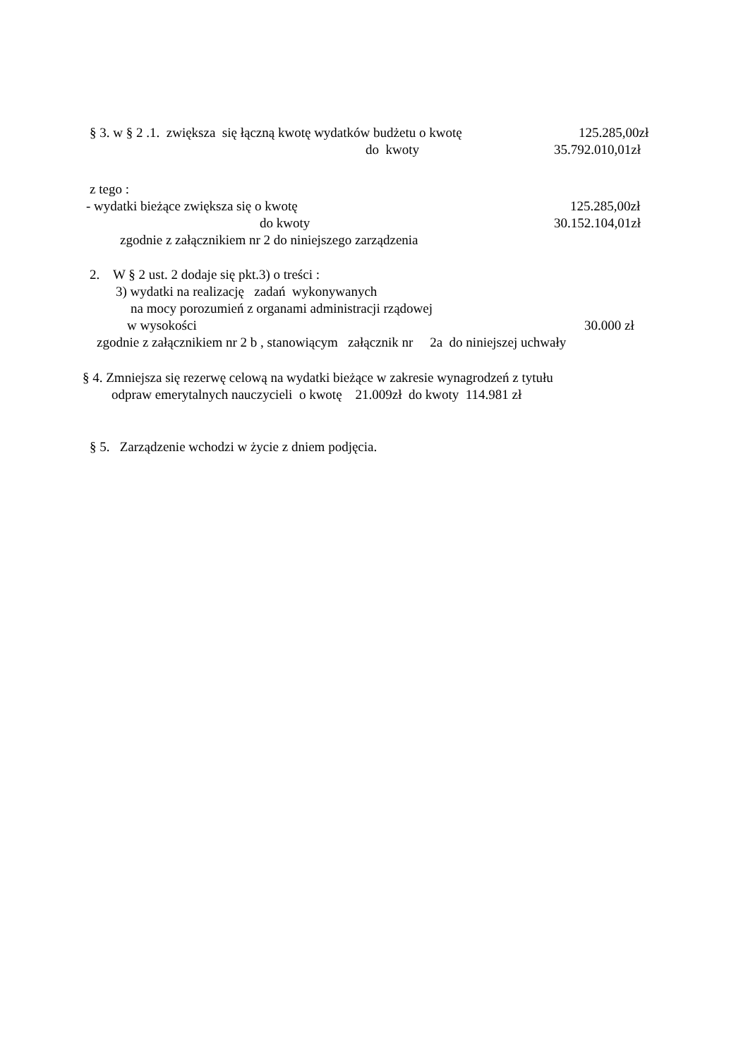§ 3. w § 2 .1. zwiększa się łączną kwotę wydatków budżetu o kwotę 125.285,00zł
do kwoty 35.792.010,01zł
z tego :
- wydatki bieżące zwiększa się o kwotę 125.285,00zł
do kwoty 30.152.104,01zł
zgodnie z załącznikiem nr 2 do niniejszego zarządzenia
2. W § 2 ust. 2 dodaje się pkt.3) o treści :
3) wydatki na realizację zadań wykonywanych
na mocy porozumień z organami administracji rządowej
w wysokości 30.000 zł
zgodnie z załącznikiem nr 2 b , stanowiącym załącznik nr 2a do niniejszej uchwały
§ 4. Zmniejsza się rezerwę celową na wydatki bieżące w zakresie wynagrodzeń z tytułu
odpraw emerytalnych nauczycieli o kwotę 21.009zł do kwoty 114.981 zł
§ 5. Zarządzenie wchodzi w życie z dniem podjęcia.